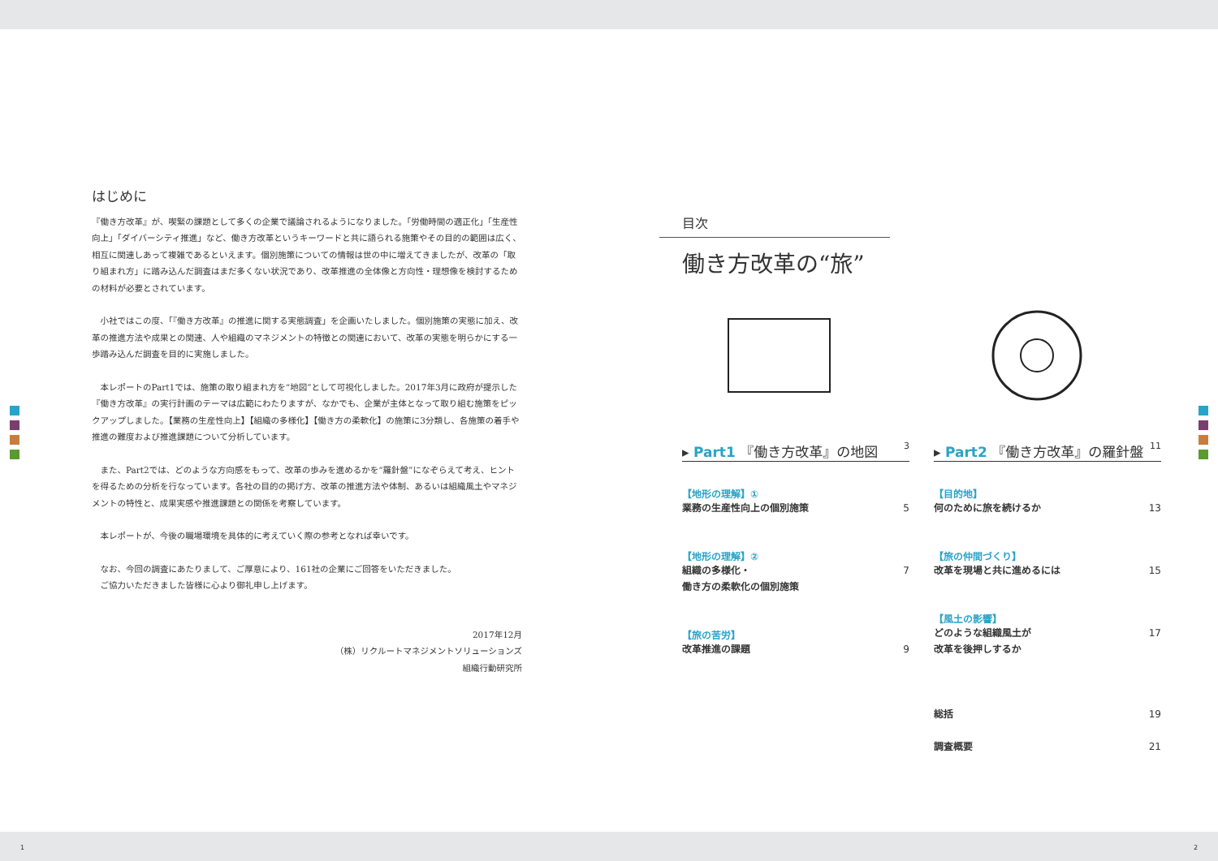はじめに
『働き方改革』が、喫緊の課題として多くの企業で議論されるようになりました。「労働時間の適正化」「生産性向上」「ダイバーシティ推進」など、働き方改革というキーワードと共に語られる施策やその目的の範囲は広く、相互に関連しあって複雑であるといえます。個別施策についての情報は世の中に増えてきましたが、改革の「取り組まれ方」に踏み込んだ調査はまだ多くない状況であり、改革推進の全体像と方向性・理想像を検討するための材料が必要とされています。
　小社ではこの度、「『働き方改革』の推進に関する実態調査」を企画いたしました。個別施策の実態に加え、改革の推進方法や成果との関連、人や組織のマネジメントの特徴との関連において、改革の実態を明らかにする一歩踏み込んだ調査を目的に実施しました。
　本レポートのPart1では、施策の取り組まれ方を“地図”として可視化しました。2017年3月に政府が提示した『働き方改革』の実行計画のテーマは広範にわたりますが、なかでも、企業が主体となって取り組む施策をピックアップしました。【業務の生産性向上】【組織の多様化】【働き方の柔軟化】の施策に3分類し、各施策の着手や推進の難度および推進課題について分析しています。
　また、Part2では、どのような方向感をもって、改革の歩みを進めるかを“羅針盤”になぞらえて考え、ヒントを得るための分析を行なっています。各社の目的の掲げ方、改革の推進方法や体制、あるいは組織風土やマネジメントの特性と、成果実感や推進課題との関係を考察しています。
　本レポートが、今後の職場環境を具体的に考えていく際の参考となれば幸いです。
　なお、今回の調査にあたりまして、ご厚意により、161社の企業にご回答をいただきました。
　ご協力いただきました皆様に心より御礼申し上げます。
2017年12月
（株）リクルートマネジメントソリューションズ
組織行動研究所
目次
働き方改革の“旅”
▸ Part1 『働き方改革』の地図 3
【地形の理解】①
業務の生産性向上の個別施策 5
【地形の理解】②
組織の多様化・
働き方の柔軟化の個別施策 7
【旅の苦労】
改革推進の課題 9
▸ Part2 『働き方改革』の羅針盤 11
【目的地】
何のために旅を続けるか 13
【旅の仲間づくり】
改革を現場と共に進めるには 15
【風土の影響】
どのような組織風土が
改革を後押しするか 17
総括 19
調査概要 21
1 2